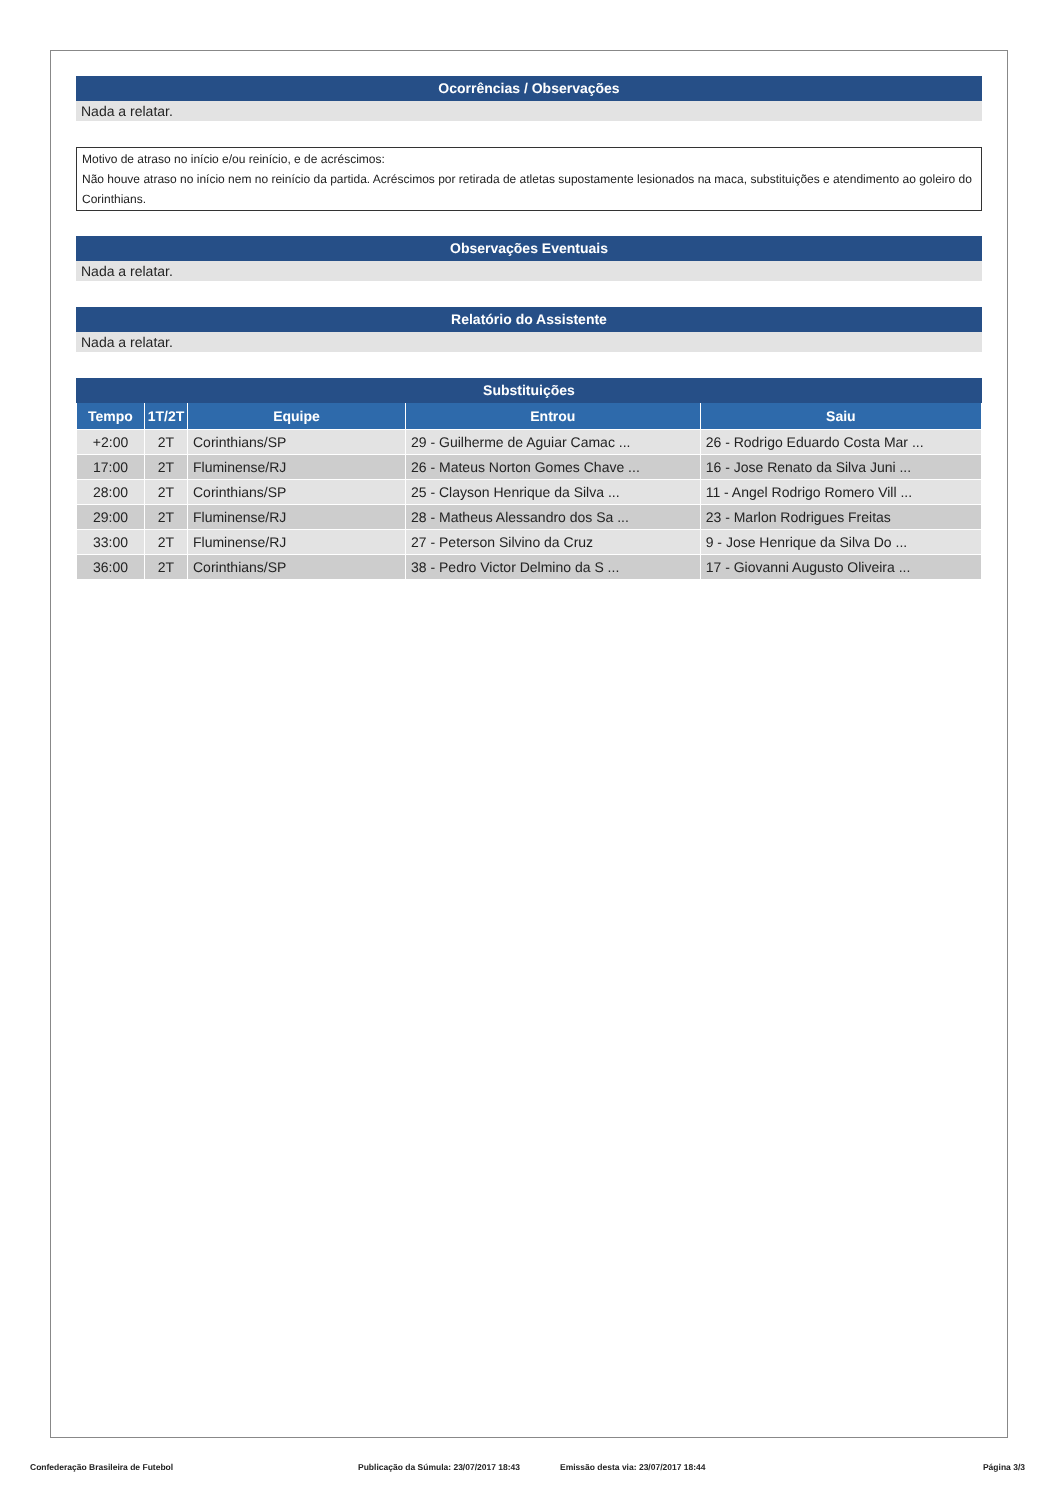Ocorrências / Observações
Nada a relatar.
Motivo de atraso no início e/ou reinício, e de acréscimos:
Não houve atraso no início nem no reinício da partida. Acréscimos por retirada de atletas supostamente lesionados na maca, substituições e atendimento ao goleiro do Corinthians.
Observações Eventuais
Nada a relatar.
Relatório do Assistente
Nada a relatar.
Substituições
| Tempo | 1T/2T | Equipe | Entrou | Saiu |
| --- | --- | --- | --- | --- |
| +2:00 | 2T | Corinthians/SP | 29 - Guilherme de Aguiar Camac ... | 26 - Rodrigo Eduardo Costa Mar ... |
| 17:00 | 2T | Fluminense/RJ | 26 - Mateus Norton Gomes Chave ... | 16 - Jose Renato da Silva Juni ... |
| 28:00 | 2T | Corinthians/SP | 25 - Clayson Henrique da Silva ... | 11 - Angel Rodrigo Romero Vill ... |
| 29:00 | 2T | Fluminense/RJ | 28 - Matheus Alessandro dos Sa ... | 23 - Marlon Rodrigues Freitas |
| 33:00 | 2T | Fluminense/RJ | 27 - Peterson Silvino da Cruz | 9 - Jose Henrique da Silva Do ... |
| 36:00 | 2T | Corinthians/SP | 38 - Pedro Victor Delmino da S ... | 17 - Giovanni Augusto Oliveira ... |
Confederação Brasileira de Futebol Publicação da Súmula: 23/07/2017 18:43 Emissão desta via: 23/07/2017 18:44 Página 3/3